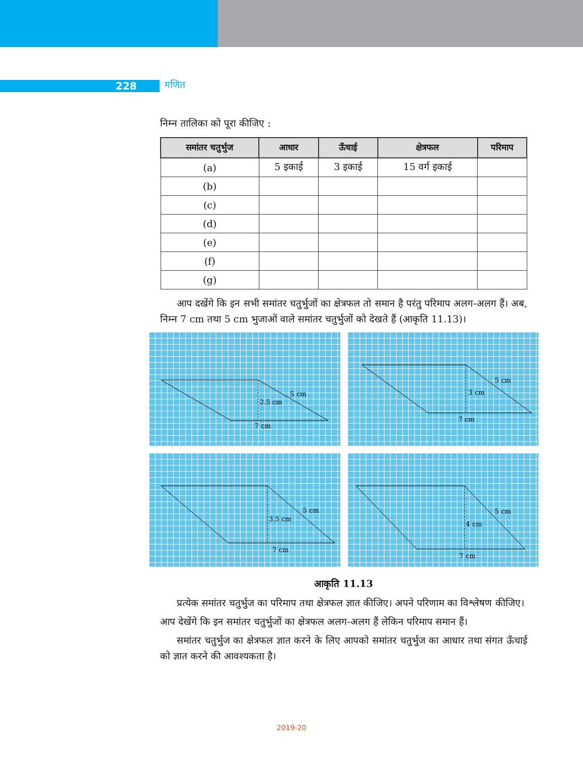228 गणित
निम्न तालिका को पूरा कीजिए :
| समांतर चतुर्भुज | आधार | ऊँचाई | क्षेत्रफल | परिमाप |
| --- | --- | --- | --- | --- |
| (a) | 5 इकाई | 3 इकाई | 15 वर्ग इकाई | |
| (b) | | | | |
| (c) | | | | |
| (d) | | | | |
| (e) | | | | |
| (f) | | | | |
| (g) | | | | |
आप दखेंगे कि इन सभी समांतर चतुर्भुजों का क्षेत्रफल तो समान है परंतु परिमाप अलग-अलग हैं। अब, निम्न 7 cm तथा 5 cm भुजाओं वाले समांतर चतुर्भुजों को देखते हैं (आकृति 11.13)।
5 cm
2.5 cm
7 cm
5 cm
3 cm
7 cm
5 cm
3.5 cm
7 cm
5 cm
4 cm
7 cm
आकृति 11.13
प्रत्येक समांतर चतुर्भुज का परिमाप तथा क्षेत्रफल ज्ञात कीजिए। अपने परिणाम का विश्लेषण कीजिए।
आप देखेंगे कि इन समांतर चतुर्भुजों का क्षेत्रफल अलग-अलग हैं लेकिन परिमाप समान हैं।
समांतर चतुर्भुज का क्षेत्रफल ज्ञात करने के लिए आपको समांतर चतुर्भुज का आधार तथा संगत ऊँचाई को ज्ञात करने की आवश्यकता है।
2019-20